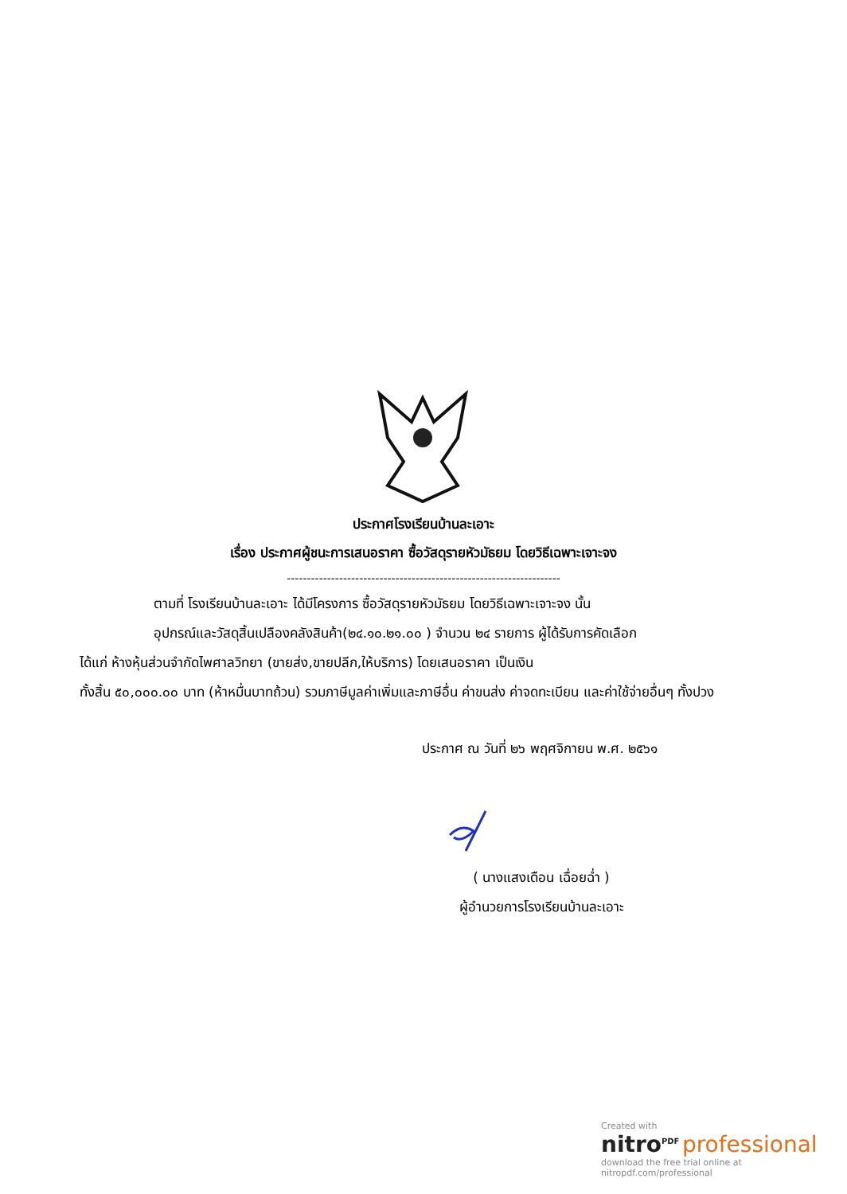ประกาศโรงเรียนบ้านละเอาะ
เรื่อง ประกาศผู้ชนะการเสนอราคา ซื้อวัสดุรายหัวมัธยม โดยวิธีเฉพาะเจาะจง
--------------------------------------------------------------------
ตามที่ โรงเรียนบ้านละเอาะ ได้มีโครงการ ซื้อวัสดุรายหัวมัธยม โดยวิธีเฉพาะเจาะจง นั้น
อุปกรณ์และวัสดุสิ้นเปลืองคลังสินค้า(๒๔.๑๐.๒๑.๐๐ ) จำนวน ๒๔ รายการ ผู้ได้รับการคัดเลือก
ได้แก่ ห้างหุ้นส่วนจำกัดไพศาลวิทยา (ขายส่ง,ขายปลีก,ให้บริการ) โดยเสนอราคา เป็นเงิน
ทั้งสิ้น ๕๐,๐๐๐.๐๐ บาท (ห้าหมื่นบาทถ้วน) รวมภาษีมูลค่าเพิ่มและภาษีอื่น ค่าขนส่ง ค่าจดทะเบียน และค่าใช้จ่ายอื่นๆ ทั้งปวง
ประกาศ ณ วันที่ ๒๖ พฤศจิกายน พ.ศ. ๒๕๖๑
( นางแสงเดือน เฉื่อยฉ่ำ )
ผู้อำนวยการโรงเรียนบ้านละเอาะ
Created with
nitro<sup>PDF</sup> professional
download the free trial online at nitropdf.com/professional